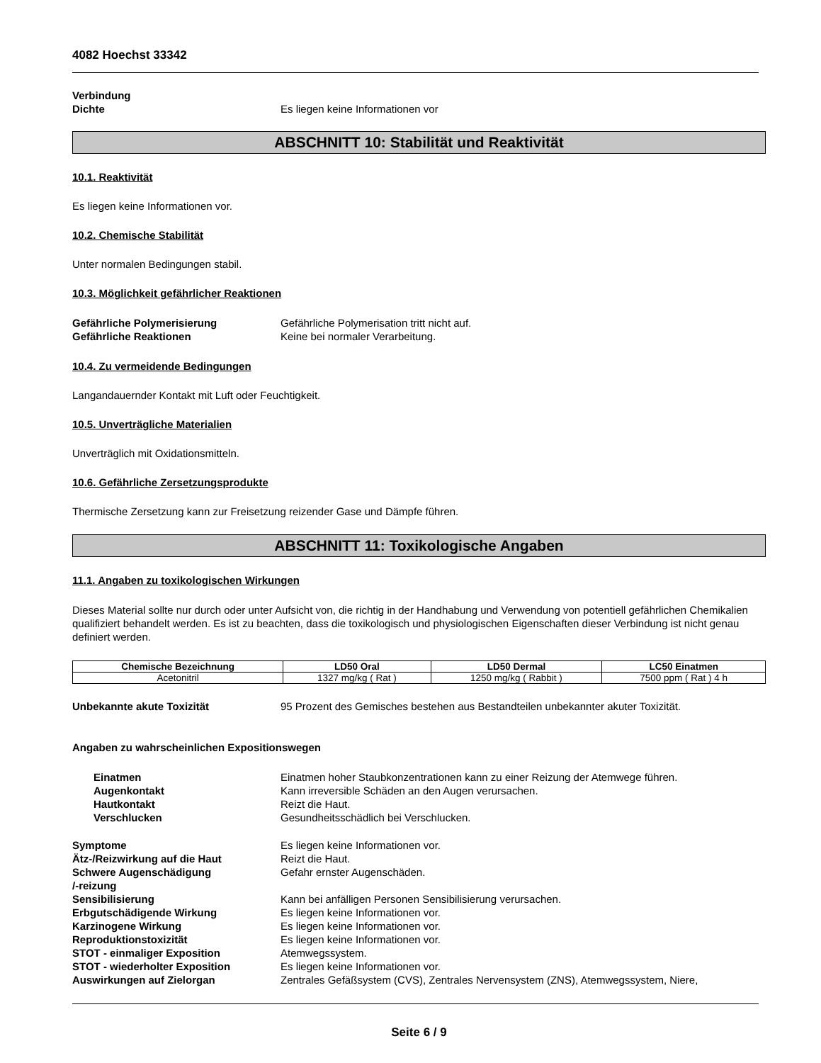4082 Hoechst 33342
Verbindung
Dichte Es liegen keine Informationen vor
ABSCHNITT 10: Stabilität und Reaktivität
10.1. Reaktivität
Es liegen keine Informationen vor.
10.2. Chemische Stabilität
Unter normalen Bedingungen stabil.
10.3. Möglichkeit gefährlicher Reaktionen
Gefährliche Polymerisierung Gefährliche Polymerisation tritt nicht auf.
Gefährliche Reaktionen Keine bei normaler Verarbeitung.
10.4. Zu vermeidende Bedingungen
Langandauernder Kontakt mit Luft oder Feuchtigkeit.
10.5. Unverträgliche Materialien
Unverträglich mit Oxidationsmitteln.
10.6. Gefährliche Zersetzungsprodukte
Thermische Zersetzung kann zur Freisetzung reizender Gase und Dämpfe führen.
ABSCHNITT 11: Toxikologische Angaben
11.1. Angaben zu toxikologischen Wirkungen
Dieses Material sollte nur durch oder unter Aufsicht von, die richtig in der Handhabung und Verwendung von potentiell gefährlichen Chemikalien qualifiziert behandelt werden. Es ist zu beachten, dass die toxikologisch und physiologischen Eigenschaften dieser Verbindung ist nicht genau definiert werden.
| Chemische Bezeichnung | LD50 Oral | LD50 Dermal | LC50 Einatmen |
| --- | --- | --- | --- |
| Acetonitril | 1327 mg/kg ( Rat ) | 1250 mg/kg ( Rabbit ) | 7500 ppm ( Rat ) 4 h |
Unbekannte akute Toxizität 95 Prozent des Gemisches bestehen aus Bestandteilen unbekannter akuter Toxizität.
Angaben zu wahrscheinlichen Expositionswegen
Einatmen Einatmen hoher Staubkonzentrationen kann zu einer Reizung der Atemwege führen.
Augenkontakt Kann irreversible Schäden an den Augen verursachen.
Hautkontakt Reizt die Haut.
Verschlucken Gesundheitsschädlich bei Verschlucken.
Symptome Es liegen keine Informationen vor.
Ätz-/Reizwirkung auf die Haut Reizt die Haut.
Schwere Augenschädigung
/-reizung Gefahr ernster Augenschäden.
Sensibilisierung Kann bei anfälligen Personen Sensibilisierung verursachen.
Erbgutschädigende Wirkung Es liegen keine Informationen vor.
Karzinogene Wirkung Es liegen keine Informationen vor.
Reproduktionstoxizität Es liegen keine Informationen vor.
STOT - einmaliger Exposition Atemwegssystem.
STOT - wiederholter Exposition Es liegen keine Informationen vor.
Auswirkungen auf Zielorgan Zentrales Gefäßsystem (CVS), Zentrales Nervensystem (ZNS), Atemwegssystem, Niere,
Seite 6 / 9